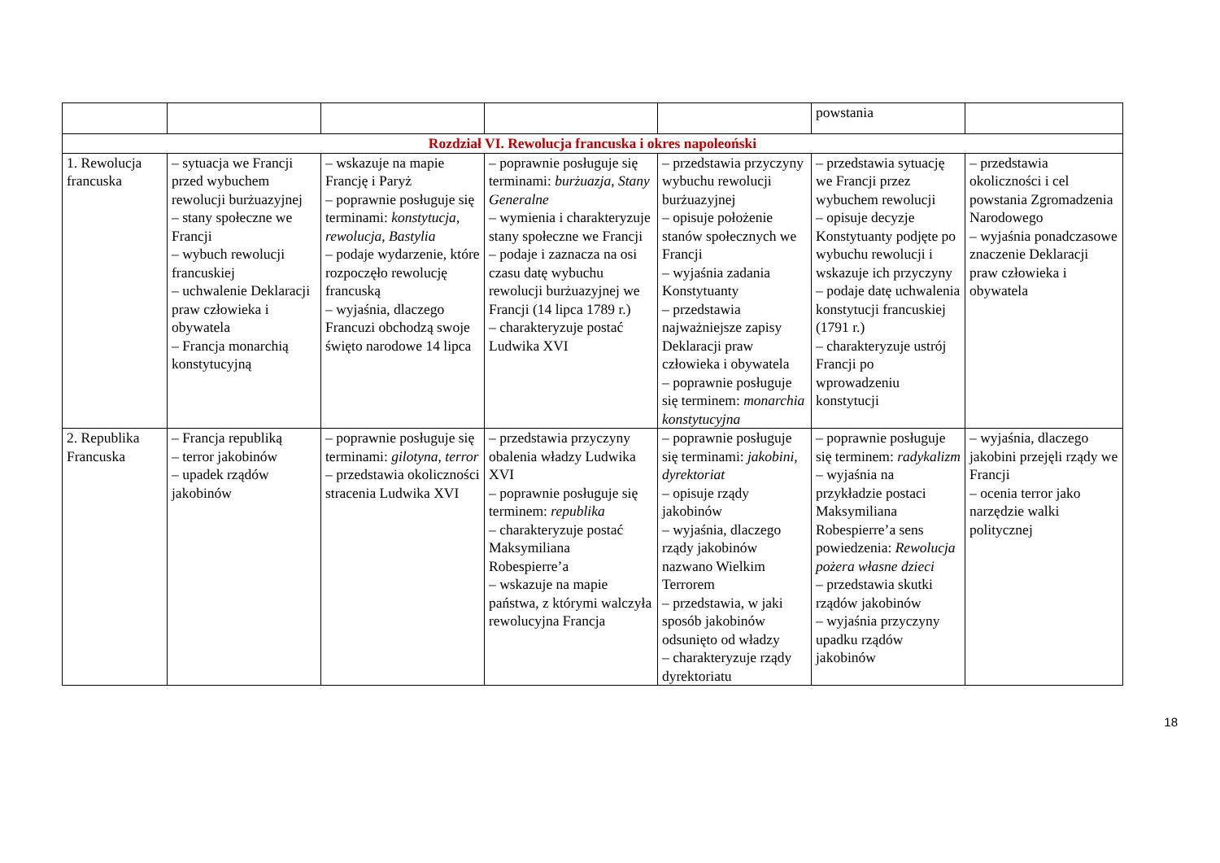| | | | | | powstania | |
| Rozdział VI. Rewolucja francuska i okres napoleoński | | | | | | |
| 1. Rewolucja francuska | – sytuacja we Francji przed wybuchem rewolucji burżuazyjnej – stany społeczne we Francji – wybuch rewolucji francuskiej – uchwalenie Deklaracji praw człowieka i obywatela – Francja monarchią konstytucyjną | – wskazuje na mapie Francję i Paryż – poprawnie posługuje się terminami: konstytucja , rewolucja , Bastylia – podaje wydarzenie, które rozpoczęło rewolucję francuską – wyjaśnia, dlaczego Francuzi obchodzą swoje święto narodowe 14 lipca | – poprawnie posługuje się terminami: burżuazja , Stany Generalne – wymienia i charakteryzuje stany społeczne we Francji – podaje i zaznacza na osi czasu datę wybuchu rewolucji burżuazyjnej we Francji (14 lipca 1789 r.) – charakteryzuje postać Ludwika XVI | – przedstawia przyczyny wybuchu rewolucji burżuazyjnej – opisuje położenie stanów społecznych we Francji – wyjaśnia zadania Konstytuanty – przedstawia najważniejsze zapisy Deklaracji praw człowieka i obywatela – poprawnie posługuje się terminem: monarchia konstytucyjna | – przedstawia sytuację we Francji przez wybuchem rewolucji – opisuje decyzje Konstytuanty podjęte po wybuchu rewolucji i wskazuje ich przyczyny – podaje datę uchwalenia konstytucji francuskiej (1791 r.) – charakteryzuje ustrój Francji po wprowadzeniu konstytucji | – przedstawia okoliczności i cel powstania Zgromadzenia Narodowego – wyjaśnia ponadczasowe znaczenie Deklaracji praw człowieka i obywatela |
| 2. Republika Francuska | – Francja republiką – terror jakobinów – upadek rządów jakobinów | – poprawnie posługuje się terminami: gilotyna , terror – przedstawia okoliczności stracenia Ludwika XVI | – przedstawia przyczyny obalenia władzy Ludwika XVI – poprawnie posługuje się terminem: republika – charakteryzuje postać Maksymiliana Robespierre’a – wskazuje na mapie państwa, z którymi walczyła rewolucyjna Francja | – poprawnie posługuje się terminami: jakobini , dyrektoriat – opisuje rządy jakobinów – wyjaśnia, dlaczego rządy jakobinów nazwano Wielkim Terrorem – przedstawia, w jaki sposób jakobinów odsunięto od władzy – charakteryzuje rządy dyrektoriatu | – poprawnie posługuje się terminem: radykalizm – wyjaśnia na przykładzie postaci Maksymiliana Robespierre’a sens powiedzenia: Rewolucja pożera własne dzieci – przedstawia skutki rządów jakobinów – wyjaśnia przyczyny upadku rządów jakobinów | – wyjaśnia, dlaczego jakobini przejęli rządy we Francji – ocenia terror jako narzędzie walki politycznej |
18